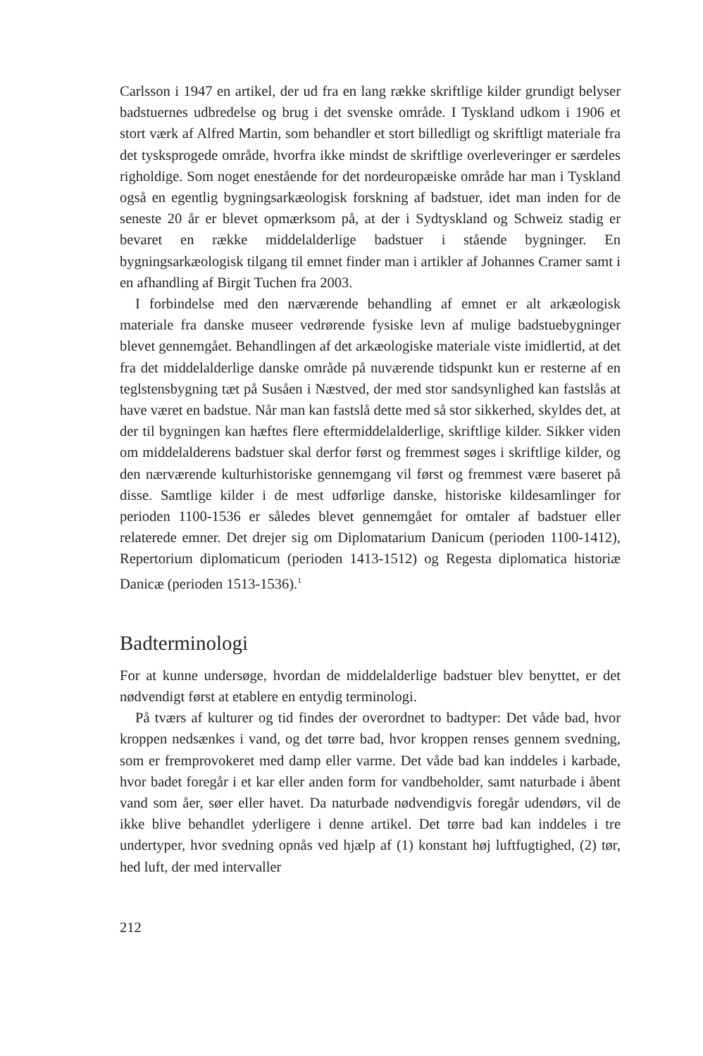Carlsson i 1947 en artikel, der ud fra en lang række skriftlige kilder grundigt belyser badstuernes udbredelse og brug i det svenske område. I Tyskland udkom i 1906 et stort værk af Alfred Martin, som behandler et stort billedligt og skriftligt materiale fra det tysksprogede område, hvorfra ikke mindst de skriftlige overleveringer er særdeles righoldige. Som noget enestående for det nordeuropæiske område har man i Tyskland også en egentlig bygningsarkæologisk forskning af badstuer, idet man inden for de seneste 20 år er blevet opmærksom på, at der i Sydtyskland og Schweiz stadig er bevaret en række middelalderlige badstuer i stående bygninger. En bygningsarkæologisk tilgang til emnet finder man i artikler af Johannes Cramer samt i en afhandling af Birgit Tuchen fra 2003.
I forbindelse med den nærværende behandling af emnet er alt arkæologisk materiale fra danske museer vedrørende fysiske levn af mulige badstuebygninger blevet gennemgået. Behandlingen af det arkæologiske materiale viste imidlertid, at det fra det middelalderlige danske område på nuværende tidspunkt kun er resterne af en teglstensbygning tæt på Susåen i Næstved, der med stor sandsynlighed kan fastslås at have været en badstue. Når man kan fastslå dette med så stor sikkerhed, skyldes det, at der til bygningen kan hæftes flere eftermiddelalderlige, skriftlige kilder. Sikker viden om middelalderens badstuer skal derfor først og fremmest søges i skriftlige kilder, og den nærværende kulturhistoriske gennemgang vil først og fremmest være baseret på disse. Samtlige kilder i de mest udførlige danske, historiske kildesamlinger for perioden 1100-1536 er således blevet gennemgået for omtaler af badstuer eller relaterede emner. Det drejer sig om Diplomatarium Danicum (perioden 1100-1412), Repertorium diplomaticum (perioden 1413-1512) og Regesta diplomatica historiæ Danicæ (perioden 1513-1536).<sup>1</sup>
Badterminologi
For at kunne undersøge, hvordan de middelalderlige badstuer blev benyttet, er det nødvendigt først at etablere en entydig terminologi.
På tværs af kulturer og tid findes der overordnet to badtyper: Det våde bad, hvor kroppen nedsænkes i vand, og det tørre bad, hvor kroppen renses gennem svedning, som er fremprovokeret med damp eller varme. Det våde bad kan inddeles i karbade, hvor badet foregår i et kar eller anden form for vandbeholder, samt naturbade i åbent vand som åer, søer eller havet. Da naturbade nødvendigvis foregår udendørs, vil de ikke blive behandlet yderligere i denne artikel. Det tørre bad kan inddeles i tre undertyper, hvor svedning opnås ved hjælp af (1) konstant høj luftfugtighed, (2) tør, hed luft, der med intervaller
212